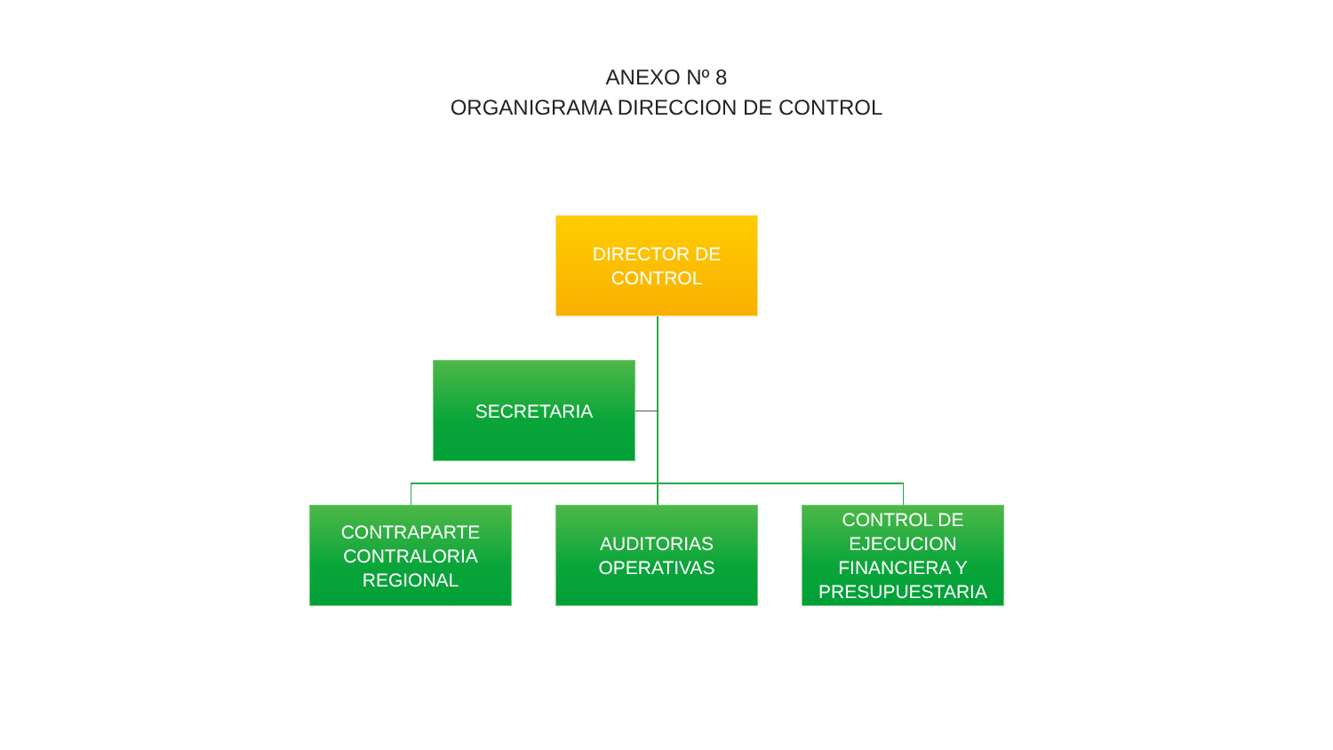ANEXO Nº 8
ORGANIGRAMA DIRECCION DE CONTROL
DIRECTOR DE
CONTROL
SECRETARIA
CONTRAPARTE
CONTRALORIA
REGIONAL
AUDITORIAS
OPERATIVAS
CONTROL DE
EJECUCION
FINANCIERA Y
PRESUPUESTARIA